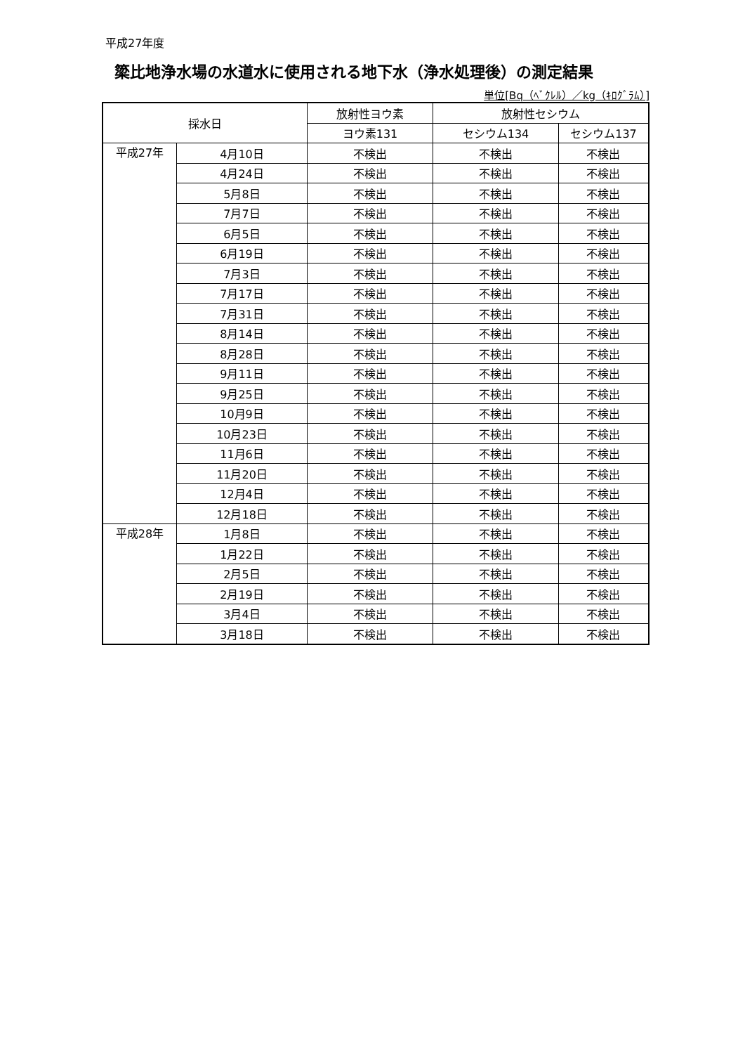平成27年度
簗比地浄水場の水道水に使用される地下水（浄水処理後）の測定結果
単位[Bq（ﾍﾞｸﾚﾙ）／kg（ｷﾛｸﾞﾗﾑ）]
| 採水日 | | 放射性ヨウ素 | 放射性セシウム | |
| --- | --- | --- | --- | --- |
| | | ヨウ素131 | セシウム134 | セシウム137 |
| 平成27年 | 4月10日 | 不検出 | 不検出 | 不検出 |
| | 4月24日 | 不検出 | 不検出 | 不検出 |
| | 5月8日 | 不検出 | 不検出 | 不検出 |
| | 7月7日 | 不検出 | 不検出 | 不検出 |
| | 6月5日 | 不検出 | 不検出 | 不検出 |
| | 6月19日 | 不検出 | 不検出 | 不検出 |
| | 7月3日 | 不検出 | 不検出 | 不検出 |
| | 7月17日 | 不検出 | 不検出 | 不検出 |
| | 7月31日 | 不検出 | 不検出 | 不検出 |
| | 8月14日 | 不検出 | 不検出 | 不検出 |
| | 8月28日 | 不検出 | 不検出 | 不検出 |
| | 9月11日 | 不検出 | 不検出 | 不検出 |
| | 9月25日 | 不検出 | 不検出 | 不検出 |
| | 10月9日 | 不検出 | 不検出 | 不検出 |
| | 10月23日 | 不検出 | 不検出 | 不検出 |
| | 11月6日 | 不検出 | 不検出 | 不検出 |
| | 11月20日 | 不検出 | 不検出 | 不検出 |
| | 12月4日 | 不検出 | 不検出 | 不検出 |
| | 12月18日 | 不検出 | 不検出 | 不検出 |
| 平成28年 | 1月8日 | 不検出 | 不検出 | 不検出 |
| | 1月22日 | 不検出 | 不検出 | 不検出 |
| | 2月5日 | 不検出 | 不検出 | 不検出 |
| | 2月19日 | 不検出 | 不検出 | 不検出 |
| | 3月4日 | 不検出 | 不検出 | 不検出 |
| | 3月18日 | 不検出 | 不検出 | 不検出 |